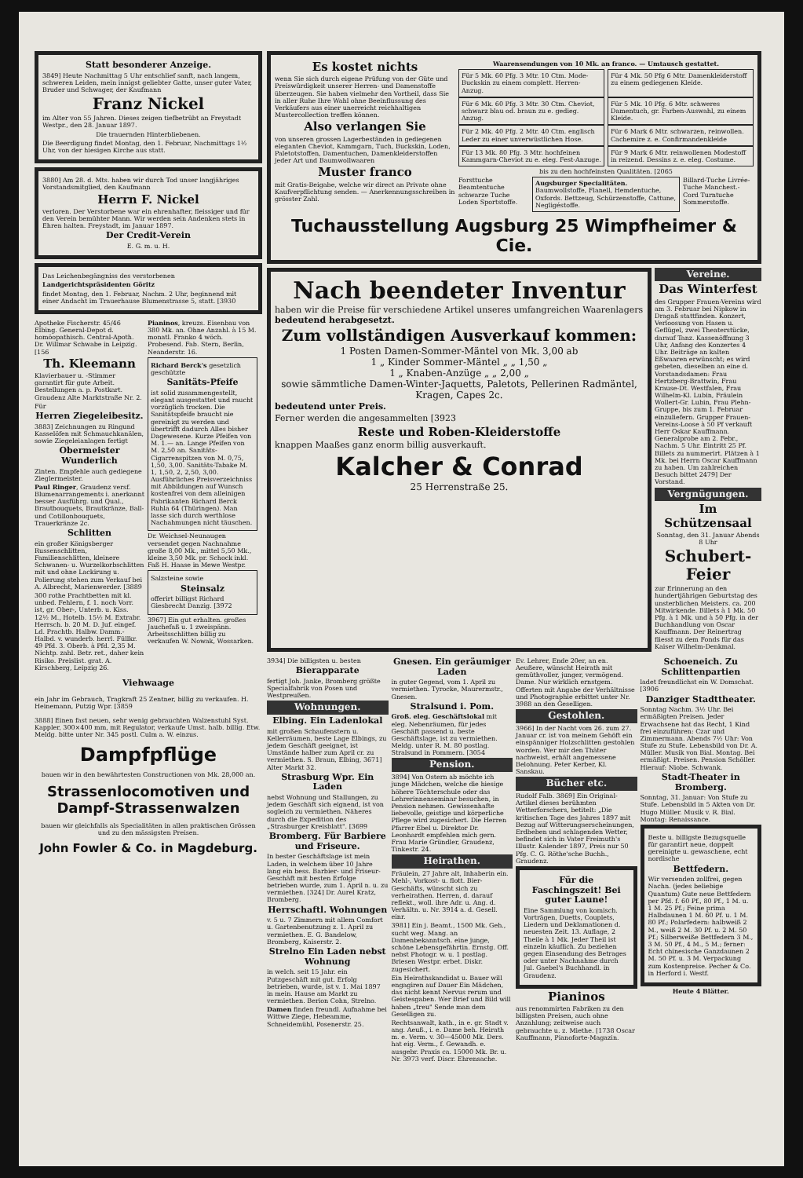Statt besonderer Anzeige.
3849] Heute Nachmittag 5 Uhr entschlief sanft, nach langem, schweren Leiden, mein innigst geliebter Gatte, unser guter Vater, Bruder und Schwager, der Kaufmann
Franz Nickel
im Alter von 55 Jahren. Dieses zeigen tiefbetrübt an Freystadt Westpr., den 28. Januar 1897.
Die trauernden Hinterbliebenen.
Die Beerdigung findet Montag, den 1. Februar, Nachmittags 1½ Uhr, von der hiesigen Kirche aus statt.
3880] Am 28. d. Mts. haben wir durch Tod unser langjähriges Vorstandsmitglied, den Kaufmann
Herrn F. Nickel
verloren. Der Verstorbene war ein ehrenhafter, fleissiger und für den Verein bemühter Mann. Wir werden sein Andenken stets in Ehren halten. Freystadt, im Januar 1897.
Der Credit-Verein
E. G. m. u. H.
Das Leichenbegängniss des verstorbenen
Landgerichtspräsidenten Göritz
findet Montag, den 1. Februar, Nachm. 2 Uhr, beginnend mit einer Andacht im Trauerhause Blumenstrasse 5, statt. [3930
Apotheke Fischerstr. 45/46 Elbing. General-Depot d. homöopathisch. Central-Apoth. Dr. Willmar Schwabe in Leipzig. [156
Th. Kleemann
Klavierbauer u. -Stimmer garantirt für gute Arbeit. Bestellungen a. p. Postkart. Graudenz Alte Marktstraße Nr. 2.
Für
Herren Ziegeleibesitz.
3883] Zeichnungen zu Ringund Kasselöfen mit Schmauchkanälen, sowie Ziegeleianlagen fertigt
Obermeister Wunderlich
Zinten. Empfehle auch gediegene Zieglermeister.
Paul Ringer, Graudenz versf. Blumenarrangements i. anerkannt besser Ausführg. und Qual., Brautbouquets, Brautkränze, Ball- und Cotillonbouquets, Trauerkränze 2c.
Schlitten
ein großer Königsberger Russenschlitten, Familienschlitten, kleinere Schwanen- u. Wurzelkorbschlitten mit und ohne Lackirung u. Polierung stehen zum Verkauf bei A. Albrecht, Marienwerder. [3889
300 rothe Prachtbetten mit kl. unbed. Fehlern, f. 1. noch Vorr. ist, gr. Ober-, Unterb. u. Kiss. 12½ M., Hotelb. 15½ M. Extrabr. Herrsch. b. 20 M. D. Juf. eingef. Ld. Prachtb. Halbw. Damm.-Halbd. v. wunderb. herrl. Füllkr. 49 Pfd. 3. Oberb. à Pfd. 2,35 M. Nichtp. zahl. Betr. ret., daher kein Risiko. Preislist. grat. A. Kirschberg, Leipzig 26.
Pianinos, kreuzs. Eisenbau von 380 Mk. an. Ohne Anzahl. à 15 M. monatl. Franko 4 wöch. Probesend. Fab. Stern, Berlin, Neanderstr. 16.
Richard Berck's gesetzlich geschützte
Sanitäts-Pfeife
ist solid zusammengestellt, elegant ausgestattet und raucht vorzüglich trocken. Die Sanitätspfeife braucht nie gereinigt zu werden und übertrifft dadurch Alles bisher Dagewesene. Kurze Pfeifen von M. 1.— an. Lange Pfeifen von M. 2,50 an. Sanitäts-Cigarrenspitzen von M. 0,75, 1,50, 3,00. Sanitäts-Tabake M. 1, 1,50, 2, 2,50, 3,00. Ausführliches Preisverzeichniss mit Abbildungen auf Wunsch kostenfrei von dem alleinigen Fabrikanten Richard Berck Ruhla 64 (Thüringen). Man lasse sich durch werthlose Nachahmungen nicht täuschen.
Dr. Weichsel-Neunaugen versendet gegen Nachnahme große 8,00 Mk., mittel 5,50 Mk., kleine 3,50 Mk. pr. Schock inkl. Faß H. Haase in Mewe Westpr.
Salzsteine sowie
Steinsalz
offerirt billigst Richard Giesbrecht Danzig. [3972
3967] Ein gut erhalten. großes Jauchefaß u. 1 zweispänn. Arbeitsschlitten billig zu verkaufen W. Nowak, Wossarken.
Viehwaage
ein Jahr im Gebrauch, Tragkraft 25 Zentner, billig zu verkaufen. H. Heinemann, Putzig Wpr. [3859
3888] Einen fast neuen, sehr wenig gebrauchten Walzenstuhl Syst. Kappler, 300×400 mm, mit Regulator, verkaufe Umst. halb. billig. Etw. Meldg. bitte unter Nr. 345 postl. Culm a. W. einzus.
Dampfpflüge
bauen wir in den bewährtesten Constructionen von Mk. 28,000 an.
Strassenlocomotiven und Dampf-Strassenwalzen
bauen wir gleichfalls als Specialitäten in allen praktischen Grössen und zu den mässigsten Preisen.
John Fowler & Co. in Magdeburg.
Es kostet nichts
wenn Sie sich durch eigene Prüfung von der Güte und Preiswürdigkeit unserer Herren- und Damenstoffe überzeugen. Sie haben vielmehr den Vortheil, dass Sie in aller Ruhe Ihre Wahl ohne Beeinflussung des Verkäufers aus einer unerreicht reichhaltigen Mustercollection treffen können.
Also verlangen Sie
von unseren grossen Lagerbeständen in gediegenen eleganten Cheviot, Kammgarn, Tuch, Buckskin, Loden, Paletotstoffen, Damentuchen, Damenkleiderstoffen jeder Art und Baumwollwaaren
Muster franco
mit Gratis-Beigabe, welche wir direct an Private ohne Kaufverpflichtung senden. — Anerkennungsschreiben in grösster Zahl.
Waarensendungen von 10 Mk. an franco. — Umtausch gestattet.
Für 5 Mk. 60 Pfg. 3 Mtr. 10 Ctm. Mode-Buckskin zu einem complett. Herren-Anzug.
Für 4 Mk. 50 Pfg 6 Mtr. Damenkleiderstoff zu einem gediegenen Kleide.
Für 6 Mk. 60 Pfg. 3 Mtr. 30 Ctm. Cheviot, schwarz blau od. braun zu e. gedieg. Anzug.
Für 5 Mk. 10 Pfg. 6 Mtr. schweres Damentuch, gr. Farben-Auswahl, zu einem Kleide.
Für 2 Mk. 40 Pfg. 2 Mtr. 40 Ctm. englisch Leder zu einer unverwüstlichen Hose.
Für 6 Mark 6 Mtr. schwarzen, reinwollen. Cachemire z. e. Confirmandenkleide
Für 13 Mk. 80 Pfg. 3 Mtr. hochfeinen Kammgarn-Cheviot zu e. eleg. Fest-Anzuge.
Für 9 Mark 6 Mtr. reinwollenen Modestoff in reizend. Dessins z. e. eleg. Costume.
bis zu den hochfeinsten Qualitäten. [2065
Forsttuche Beamtentuche schwarze Tuche Loden Sportstoffe.
Augsburger Specialitäten. Baumwollstoffe, Flanell, Hemdentuche, Oxfords. Bettzeug, Schürzenstoffe, Cattune, Negligéstoffe.
Billard-Tuche Livrée-Tuche Manchest.-Cord Turntuche Sommerstoffe.
Tuchausstellung Augsburg 25 Wimpfheimer & Cie.
Nach beendeter Inventur
haben wir die Preise für verschiedene Artikel unseres umfangreichen Waarenlagers bedeutend herabgesetzt.
Zum vollständigen Ausverkauf kommen:
1 Posten Damen-Sommer-Mäntel von Mk. 3,00 ab
1 „ Kinder Sommer-Mäntel „ „ 1,50 „
1 „ Knaben-Anzüge „ „ 2,00 „
sowie sämmtliche Damen-Winter-Jaquetts, Paletots, Pellerinen Radmäntel, Kragen, Capes 2c.
bedeutend unter Preis.
Ferner werden die angesammelten [3923
Reste und Roben-Kleiderstoffe
knappen Maaßes ganz enorm billig ausverkauft.
Kalcher & Conrad
25 Herrenstraße 25.
Vereine.
Das Winterfest
des Grupper Frauen-Vereins wird am 3. Februar bei Nipkow in Dragaß stattfinden. Konzert, Verloosung von Hasen u. Geflügel, zwei Theaterstücke, darauf Tanz. Kassenöffnung 3 Uhr, Anfang des Konzertes 4 Uhr. Beiträge an kalten Eßwaaren erwünscht; es wird gebeten, dieselben an eine d. Vorstandsdamen: Frau Hertzberg-Brattwin, Frau Krause-Dt. Westfalen, Frau Wilhelm-Kl. Lubin, Fräulein Wollert-Gr. Lubin, Frau Plehn-Gruppe, bis zum 1. Februar einzuliefern. Grupper Frauen-Vereins-Loose à 50 Pf verkauft Herr Oskar Kauffmann. Generalprobe am 2. Febr., Nachm. 5 Uhr. Eintritt 25 Pf. Billets zu nummerirt. Plätzen à 1 Mk. bei Herrn Oscar Kauffmann zu haben. Um zahlreichen Besuch bittet 2479] Der Vorstand.
Vergnügungen.
Im Schützensaal
Sonntag, den 31. Januar Abends 8 Uhr
Schubert-Feier
zur Erinnerung an den hundertjährigen Geburtstag des unsterblichen Meisters. ca. 200 Mitwirkende. Billets à 1 Mk. 50 Pfg. à 1 Mk. und à 50 Pfg. in der Buchhandlung von Oscar Kauffmann. Der Reinertrag fliesst zu dem Fonds für das Kaiser Wilhelm-Denkmal.
3934] Die billigsten u. besten
Bierapparate
fertigt Joh. Janke, Bromberg größte Specialfabrik von Posen und Westpreußen.
Wohnungen.
Elbing. Ein Ladenlokal
mit großen Schaufenstern u. Kellerräumen, beste Lage Elbings, zu jedem Geschäft geeignet, ist Umstände halber zum April cr. zu vermiethen. S. Braun, Elbing, 3671] Alter Markt 32.
Strasburg Wpr. Ein Laden
nebst Wohnung und Stallungen, zu jedem Geschäft sich eignend, ist von sogleich zu vermiethen. Näheres durch die Expedition des „Strasburger Kreisblatt". [3699
Bromberg. Für Barbiere und Friseure.
In bester Geschäftslage ist mein Laden, in welchem über 10 Jahre lang ein bess. Barbier- und Friseur-Geschäft mit besten Erfolge betrieben wurde, zum 1. April n. u. zu vermiethen. [324] Dr. Aurel Kratz, Bromberg.
Herrschaftl. Wohnungen
v. 5 u. 7 Zimmern mit allem Comfort u. Gartenbenutzung z. 1. April zu vermiethen. E. G. Bandelow, Bromberg, Kaiserstr. 2.
Strelno Ein Laden nebst Wohnung
in welch. seit 15 Jahr. ein Putzgeschäft mit gut. Erfolg betrieben, wurde, ist v. 1. Mai 1897 in mein. Hause am Markt zu vermiethen. Berion Cohn, Strelno.
Damen finden freundl. Aufnahme bei Wittwe Ziege, Hebeamme, Schneidemühl, Posenerstr. 25.
Gnesen. Ein geräumiger Laden
in guter Gegend, vom 1. April zu vermiethen. Tyrocke, Maurermstr., Gnesen.
Stralsund i. Pom.
Groß. eleg. Geschäftslokal mit eleg. Nebenräumen, für jedes Geschäft passend u. beste Geschäftslage, ist zu vermiethen. Meldg. unter R. M. 80 postlag. Stralsund in Pommern. [3054
Pension.
3894] Von Ostern ab möchte ich junge Mädchen, welche die hiesige höhere Töchterschule oder das Lehrerinnenseminar besuchen, in Pension nehmen. Gewissenhafte liebevolle, geistige und körperliche Pflege wird zugesichert. Die Herren Pfarrer Ebel u. Direktor Dr. Leonhardt empfehlen mich gern. Frau Marie Gründler, Graudenz, Tinkestr. 24.
Heirathen.
Fräulein, 27 Jahre alt, Inhaberin ein. Mehl-, Vorkost- u. flott. Bier-Geschäfts, wünscht sich zu verheirathen. Herren, d. darauf reflekt., woll. ihre Adr. u. Ang. d. Verhältn. u. Nr. 3914 a. d. Gesell. einr.
3981] Ein j. Beamt., 1500 Mk. Geh., sucht weg. Mang. an Damenbekanntsch. eine junge, schöne Lebensgefährtin. Ernstg. Off. nebst Photogr. w. u. 1 postlag. Briesen Westpr. erbet. Diskr. zugesichert.
Ein Heirathskandidat u. Bauer will engagiren auf Dauer Ein Mädchen, das nicht kennt Nervus rerum und Geistesgaben. Wer Brief und Bild will haben „treu" Sende man dem Geselligen zu.
Rechtsanwalt, kath., in e. gr. Stadt v. ang. Aeuß., i. e. Dame beh. Heirath m. e. Verm. v. 30—45000 Mk. Ders. hat eig. Verm., f. Gewandh. e. ausgebr. Praxis ca. 15000 Mk. Br. u. Nr. 3973 verf. Discr. Ehrensache.
Ev. Lehrer, Ende 20er, an en. Aeußere, wünscht Heirath mit gemüthvoller, junger, vermögend. Dame. Nur wirklich ernstgem. Offerten mit Angabe der Verhältnisse und Photographie erbittet unter Nr. 3988 an den Geselligen.
Gestohlen.
3966] In der Nacht vom 26. zum 27. Januar cr. ist von meinem Gehöft ein einspänniger Holzschlitten gestohlen worden. Wer mir den Thäter nachweist, erhält angemessene Belohnung. Peter Kerber, Kl. Sanskau.
Bücher etc.
Rudolf Falb. 3869] Ein Original-Artikel dieses berühmten Wetterforschers, betitelt: „Die kritischen Tage des Jahres 1897 mit Bezug auf Witterungserscheinungen, Erdbeben und schlagenden Wetter, befindet sich in Vater Freimuth's Illustr. Kalender 1897, Preis nur 50 Pfg. C. G. Röthe'sche Buchh., Graudenz.
Für die Faschingszeit! Bei guter Laune!
Eine Sammlung von komisch. Vorträgen, Duetts, Couplets, Liedern und Deklamationen d. neuesten Zeit. 13. Auflage, 2 Theile à 1 Mk. Jeder Theil ist einzeln käuflich. Zu beziehen gegen Einsendung des Betrages oder unter Nachnahme durch Jul. Gaebel's Buchhandl. in Graudenz.
Pianinos
aus renommirten Fabriken zu den billigsten Preisen, auch ohne Anzahlung; zeitweise auch gebrauchte u. z. Miethe. [1738 Oscar Kauffmann, Pianoforte-Magazin.
Schoeneich. Zu Schlittenpartien
ladet freundlichst ein W. Domschat. [3906
Danziger Stadttheater.
Sonntag Nachm. 3½ Uhr. Bei ermäßigten Preisen. Jeder Erwachsene hat das Recht, 1 Kind frei einzuführen: Czar und Zimmermann. Abends 7½ Uhr: Von Stufe zu Stufe. Lebensbild von Dr. A. Müller. Musik von Bial. Montag. Bei ermäßigt. Preisen. Pension Schöller. Hierauf: Niobe. Schwank.
Stadt-Theater in Bromberg.
Sonntag, 31. Januar: Von Stufe zu Stufe. Lebensbild in 5 Akten von Dr. Hugo Müller. Musik v. R. Bial. Montag: Renaissance.
Beste u. billigste Bezugsquelle für garantirt neue, doppelt gereinigte u. gewaschene, echt nordische
Bettfedern.
Wir versenden zollfrei, gegen Nachn. (jedes beliebige Quantum) Gute neue Bettfedern per Pfd. f. 60 Pf., 80 Pf., 1 M. u. 1 M. 25 Pf.; Feine prima Halbdaunen 1 M. 60 Pf. u. 1 M. 80 Pf.; Polarfedern: halbweiß 2 M., weiß 2 M. 30 Pf. u. 2 M. 50 Pf.; Silberweiße Bettfedern 3 M., 3 M. 50 Pf., 4 M., 5 M.; ferner: Echt chinesische Ganzdaunen 2 M. 50 Pf. u. 3 M. Verpackung zum Kostenpreise. Pecher & Co. in Herford i. Westf.
Heute 4 Blätter.